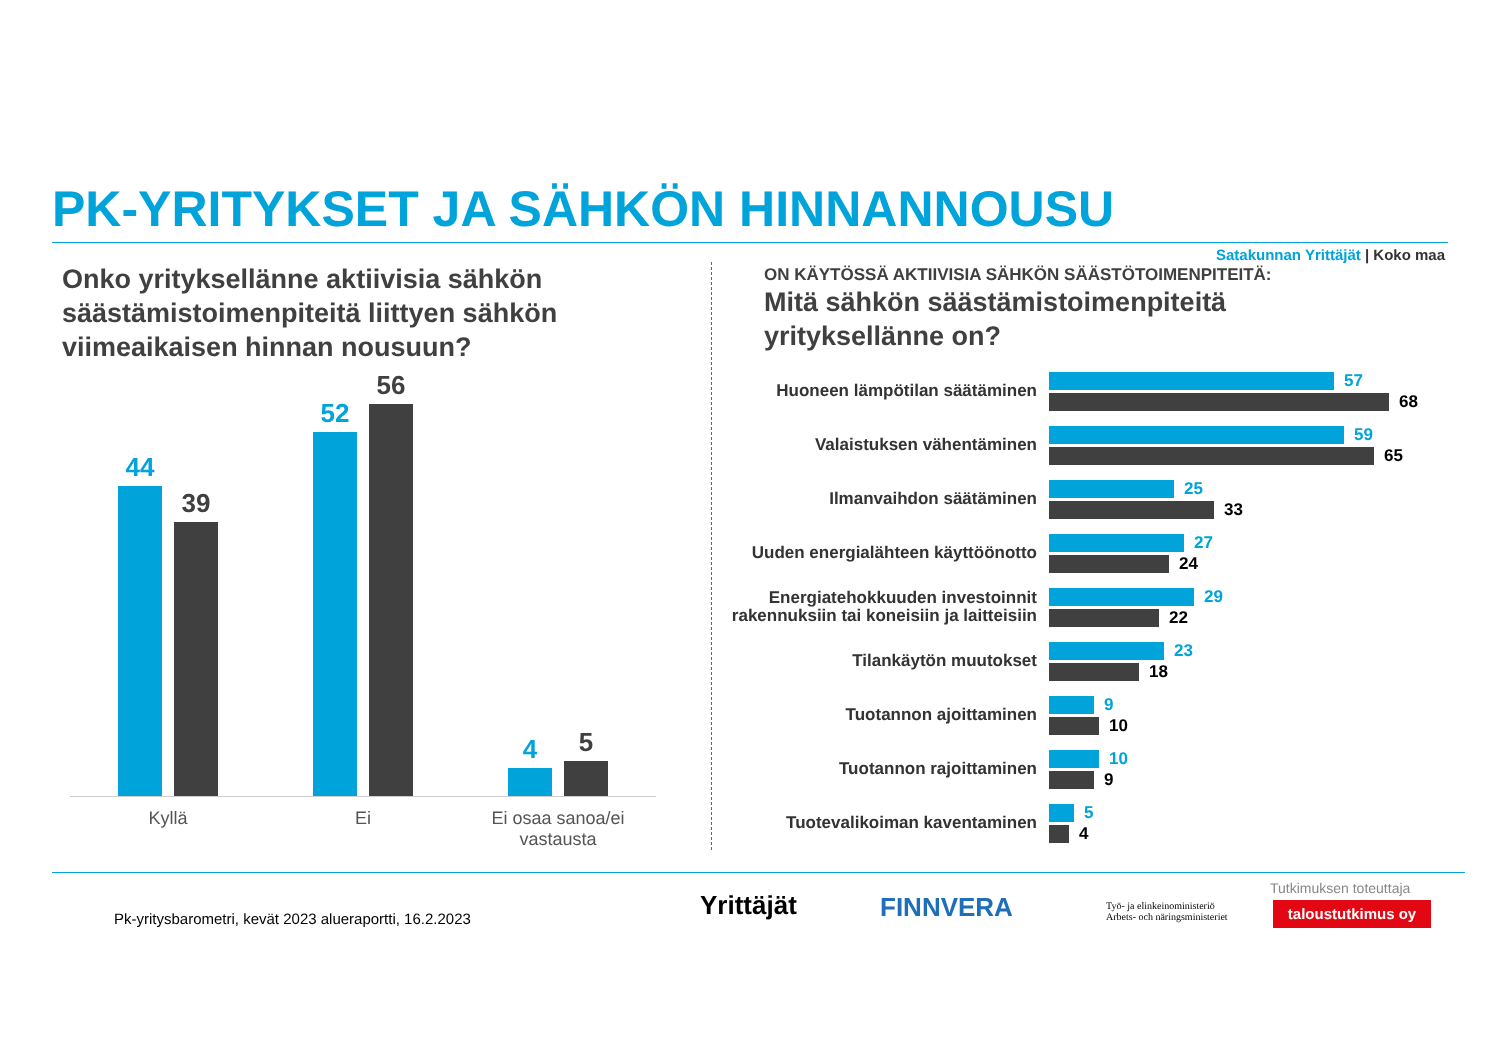PK-YRITYKSET JA SÄHKÖN HINNANNOUSU
Satakunnan Yrittäjät | Koko maa
Onko yrityksellänne aktiivisia sähkön säästämistoimenpiteitä liittyen sähkön viimeaikaisen hinnan nousuun?
44
39
52
56
4
5
Kyllä Ei
Ei osaa sanoa/ei vastausta
ON KÄYTÖSSÄ AKTIIVISIA SÄHKÖN SÄÄSTÖTOIMENPITEITÄ:
Mitä sähkön säästämistoimenpiteitä yrityksellänne on?
Huoneen lämpötilan säätäminen
57
68
Valaistuksen vähentäminen
59
65
Ilmanvaihdon säätäminen
25
33
Uuden energialähteen käyttöönotto
27
24
Energiatehokkuuden investoinnit rakennuksiin tai koneisiin ja laitteisiin
29
22
Tilankäytön muutokset
23
18
Tuotannon ajoittaminen
9
10
Tuotannon rajoittaminen
10
9
Tuotevalikoiman kaventaminen
5
4
Pk-yritysbarometri, kevät 2023 alueraportti, 16.2.2023
Yrittäjät FINNVERA
Työ- ja elinkeinoministeriö
Arbets- och näringsministeriet
Tutkimuksen toteuttaja
taloustutkimus oy